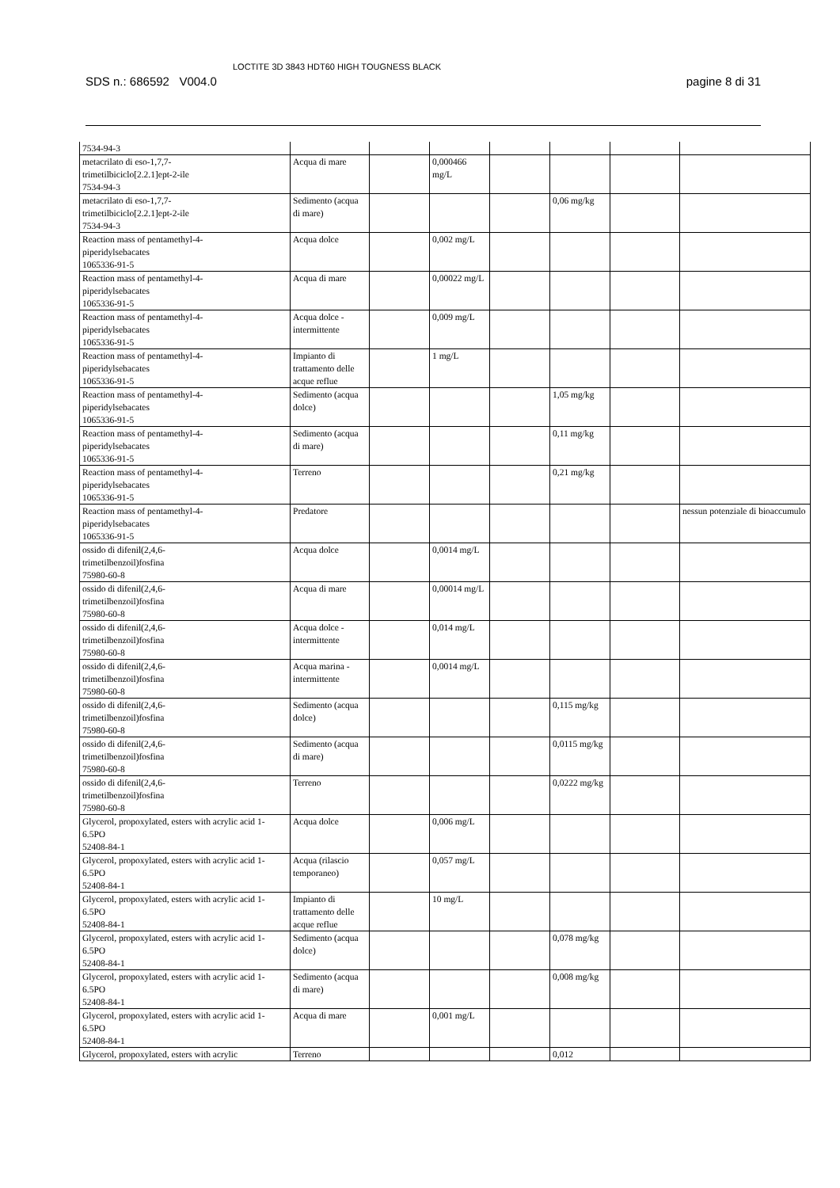SDS n.: 686592 V004.0 LOCTITE 3D 3843 HDT60 HIGH TOUGNESS BLACK pagine 8 di 31
| 7534-94-3 | | | | | | | |
| metacrilato di eso-1,7,7- trimetilbiciclo[2.2.1]ept-2-ile 7534-94-3 | Acqua di mare | | 0,000466 mg/L | | | | |
| metacrilato di eso-1,7,7- trimetilbiciclo[2.2.1]ept-2-ile 7534-94-3 | Sedimento (acqua di mare) | | | | 0,06 mg/kg | | |
| Reaction mass of pentamethyl-4- piperidylsebacates 1065336-91-5 | Acqua dolce | | 0,002 mg/L | | | | |
| Reaction mass of pentamethyl-4- piperidylsebacates 1065336-91-5 | Acqua di mare | | 0,00022 mg/L | | | | |
| Reaction mass of pentamethyl-4- piperidylsebacates 1065336-91-5 | Acqua dolce - intermittente | | 0,009 mg/L | | | | |
| Reaction mass of pentamethyl-4- piperidylsebacates 1065336-91-5 | Impianto di trattamento delle acque reflue | | 1 mg/L | | | | |
| Reaction mass of pentamethyl-4- piperidylsebacates 1065336-91-5 | Sedimento (acqua dolce) | | | | 1,05 mg/kg | | |
| Reaction mass of pentamethyl-4- piperidylsebacates 1065336-91-5 | Sedimento (acqua di mare) | | | | 0,11 mg/kg | | |
| Reaction mass of pentamethyl-4- piperidylsebacates 1065336-91-5 | Terreno | | | | 0,21 mg/kg | | |
| Reaction mass of pentamethyl-4- piperidylsebacates 1065336-91-5 | Predatore | | | | | | nessun potenziale di bioaccumulo |
| ossido di difenil(2,4,6- trimetilbenzoil)fosfina 75980-60-8 | Acqua dolce | | 0,0014 mg/L | | | | |
| ossido di difenil(2,4,6- trimetilbenzoil)fosfina 75980-60-8 | Acqua di mare | | 0,00014 mg/L | | | | |
| ossido di difenil(2,4,6- trimetilbenzoil)fosfina 75980-60-8 | Acqua dolce - intermittente | | 0,014 mg/L | | | | |
| ossido di difenil(2,4,6- trimetilbenzoil)fosfina 75980-60-8 | Acqua marina - intermittente | | 0,0014 mg/L | | | | |
| ossido di difenil(2,4,6- trimetilbenzoil)fosfina 75980-60-8 | Sedimento (acqua dolce) | | | | 0,115 mg/kg | | |
| ossido di difenil(2,4,6- trimetilbenzoil)fosfina 75980-60-8 | Sedimento (acqua di mare) | | | | 0,0115 mg/kg | | |
| ossido di difenil(2,4,6- trimetilbenzoil)fosfina 75980-60-8 | Terreno | | | | 0,0222 mg/kg | | |
| Glycerol, propoxylated, esters with acrylic acid 1-6.5PO 52408-84-1 | Acqua dolce | | 0,006 mg/L | | | | |
| Glycerol, propoxylated, esters with acrylic acid 1-6.5PO 52408-84-1 | Acqua (rilascio temporaneo) | | 0,057 mg/L | | | | |
| Glycerol, propoxylated, esters with acrylic acid 1-6.5PO 52408-84-1 | Impianto di trattamento delle acque reflue | | 10 mg/L | | | | |
| Glycerol, propoxylated, esters with acrylic acid 1-6.5PO 52408-84-1 | Sedimento (acqua dolce) | | | | 0,078 mg/kg | | |
| Glycerol, propoxylated, esters with acrylic acid 1-6.5PO 52408-84-1 | Sedimento (acqua di mare) | | | | 0,008 mg/kg | | |
| Glycerol, propoxylated, esters with acrylic acid 1-6.5PO 52408-84-1 | Acqua di mare | | 0,001 mg/L | | | | |
| Glycerol, propoxylated, esters with acrylic | Terreno | | | | 0,012 | | |